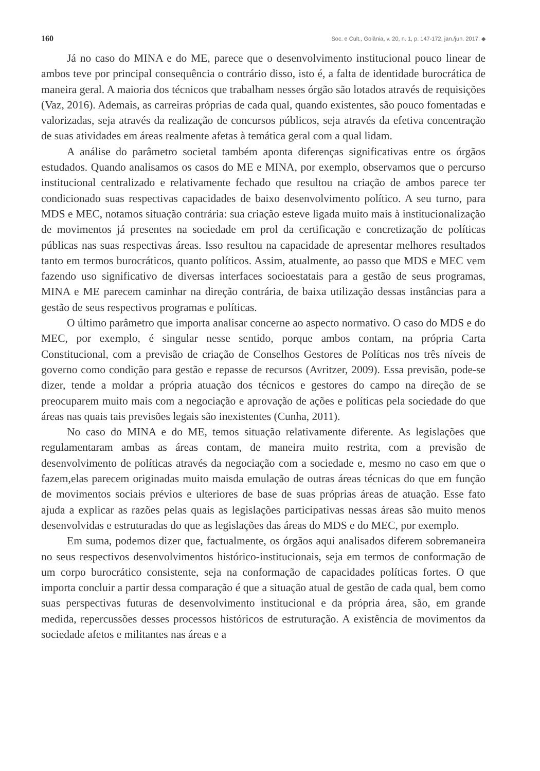160 Soc. e Cult., Goiânia, v. 20, n. 1, p. 147-172, jan./jun. 2017. ◆
Já no caso do MINA e do ME, parece que o desenvolvimento institucional pouco linear de ambos teve por principal consequência o contrário disso, isto é, a falta de identidade burocrática de maneira geral. A maioria dos técnicos que trabalham nesses órgão são lotados através de requisições (Vaz, 2016). Ademais, as carreiras próprias de cada qual, quando existentes, são pouco fomentadas e valorizadas, seja através da realização de concursos públicos, seja através da efetiva concentração de suas atividades em áreas realmente afetas à temática geral com a qual lidam.
A análise do parâmetro societal também aponta diferenças significativas entre os órgãos estudados. Quando analisamos os casos do ME e MINA, por exemplo, observamos que o percurso institucional centralizado e relativamente fechado que resultou na criação de ambos parece ter condicionado suas respectivas capacidades de baixo desenvolvimento político. A seu turno, para MDS e MEC, notamos situação contrária: sua criação esteve ligada muito mais à institucionalização de movimentos já presentes na sociedade em prol da certificação e concretização de políticas públicas nas suas respectivas áreas. Isso resultou na capacidade de apresentar melhores resultados tanto em termos burocráticos, quanto políticos. Assim, atualmente, ao passo que MDS e MEC vem fazendo uso significativo de diversas interfaces socioestatais para a gestão de seus programas, MINA e ME parecem caminhar na direção contrária, de baixa utilização dessas instâncias para a gestão de seus respectivos programas e políticas.
O último parâmetro que importa analisar concerne ao aspecto normativo. O caso do MDS e do MEC, por exemplo, é singular nesse sentido, porque ambos contam, na própria Carta Constitucional, com a previsão de criação de Conselhos Gestores de Políticas nos três níveis de governo como condição para gestão e repasse de recursos (Avritzer, 2009). Essa previsão, pode-se dizer, tende a moldar a própria atuação dos técnicos e gestores do campo na direção de se preocuparem muito mais com a negociação e aprovação de ações e políticas pela sociedade do que áreas nas quais tais previsões legais são inexistentes (Cunha, 2011).
No caso do MINA e do ME, temos situação relativamente diferente. As legislações que regulamentaram ambas as áreas contam, de maneira muito restrita, com a previsão de desenvolvimento de políticas através da negociação com a sociedade e, mesmo no caso em que o fazem,elas parecem originadas muito maisda emulação de outras áreas técnicas do que em função de movimentos sociais prévios e ulteriores de base de suas próprias áreas de atuação. Esse fato ajuda a explicar as razões pelas quais as legislações participativas nessas áreas são muito menos desenvolvidas e estruturadas do que as legislações das áreas do MDS e do MEC, por exemplo.
Em suma, podemos dizer que, factualmente, os órgãos aqui analisados diferem sobremaneira no seus respectivos desenvolvimentos histórico-institucionais, seja em termos de conformação de um corpo burocrático consistente, seja na conformação de capacidades políticas fortes. O que importa concluir a partir dessa comparação é que a situação atual de gestão de cada qual, bem como suas perspectivas futuras de desenvolvimento institucional e da própria área, são, em grande medida, repercussões desses processos históricos de estruturação. A existência de movimentos da sociedade afetos e militantes nas áreas e a